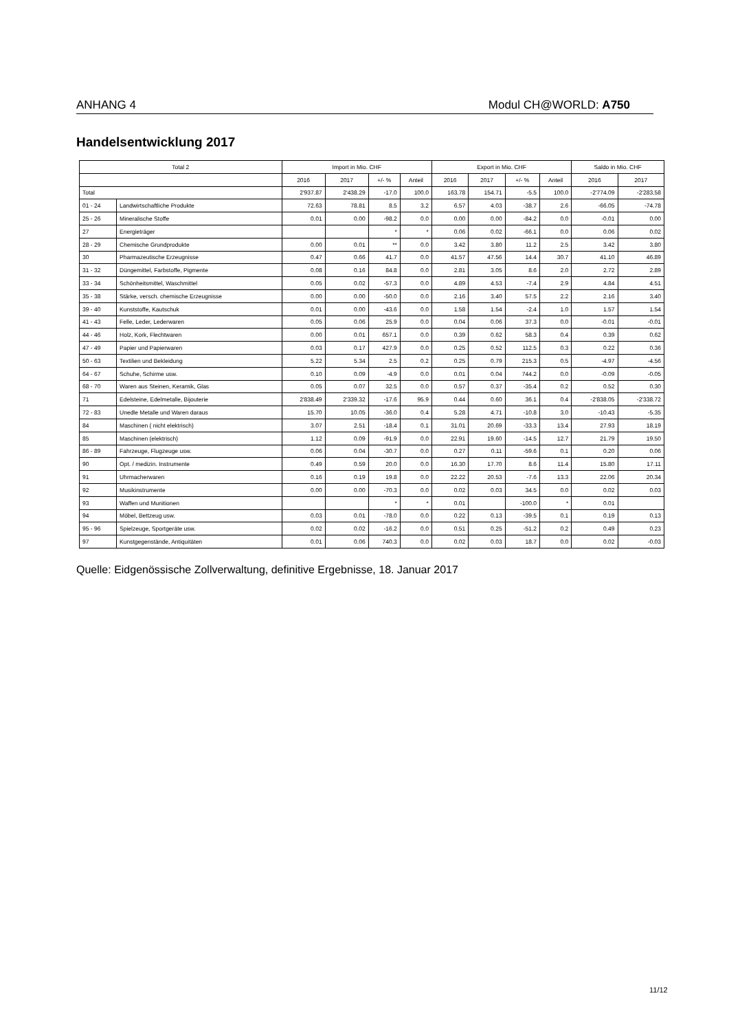ANHANG 4 Modul CH@WORLD: A750
Handelsentwicklung 2017
| Total 2 | | Import in Mio. CHF | | | | Export in Mio. CHF | | | | Saldo in Mio. CHF | |
| --- | --- | --- | --- | --- | --- | --- | --- | --- | --- | --- | --- |
| | | 2016 | 2017 | +/- % | Anteil | 2016 | 2017 | +/- % | Anteil | 2016 | 2017 |
| Total | | 2'937.87 | 2'438.29 | -17.0 | 100.0 | 163.78 | 154.71 | -5.5 | 100.0 | -2'774.09 | -2'283.58 |
| 01 - 24 | Landwirtschaftliche Produkte | 72.63 | 78.81 | 8.5 | 3.2 | 6.57 | 4.03 | -38.7 | 2.6 | -66.05 | -74.78 |
| 25 - 26 | Mineralische Stoffe | 0.01 | 0.00 | -98.2 | 0.0 | 0.00 | 0.00 | -84.2 | 0.0 | -0.01 | 0.00 |
| 27 | Energieträger | | | * | * | 0.06 | 0.02 | -66.1 | 0.0 | 0.06 | 0.02 |
| 28 - 29 | Chemische Grundprodukte | 0.00 | 0.01 | ** | 0.0 | 3.42 | 3.80 | 11.2 | 2.5 | 3.42 | 3.80 |
| 30 | Pharmazeutische Erzeugnisse | 0.47 | 0.66 | 41.7 | 0.0 | 41.57 | 47.56 | 14.4 | 30.7 | 41.10 | 46.89 |
| 31 - 32 | Düngemittel, Farbstoffe, Pigmente | 0.08 | 0.16 | 84.8 | 0.0 | 2.81 | 3.05 | 8.6 | 2.0 | 2.72 | 2.89 |
| 33 - 34 | Schönheitsmittel, Waschmittel | 0.05 | 0.02 | -57.3 | 0.0 | 4.89 | 4.53 | -7.4 | 2.9 | 4.84 | 4.51 |
| 35 - 38 | Stärke, versch. chemische Erzeugnisse | 0.00 | 0.00 | -50.0 | 0.0 | 2.16 | 3.40 | 57.5 | 2.2 | 2.16 | 3.40 |
| 39 - 40 | Kunststoffe, Kautschuk | 0.01 | 0.00 | -43.6 | 0.0 | 1.58 | 1.54 | -2.4 | 1.0 | 1.57 | 1.54 |
| 41 - 43 | Felle, Leder, Lederwaren | 0.05 | 0.06 | 25.9 | 0.0 | 0.04 | 0.06 | 37.3 | 0.0 | -0.01 | -0.01 |
| 44 - 46 | Holz, Kork, Flechtwaren | 0.00 | 0.01 | 657.1 | 0.0 | 0.39 | 0.62 | 58.3 | 0.4 | 0.39 | 0.62 |
| 47 - 49 | Papier und Papierwaren | 0.03 | 0.17 | 427.9 | 0.0 | 0.25 | 0.52 | 112.5 | 0.3 | 0.22 | 0.36 |
| 50 - 63 | Textilien und Bekleidung | 5.22 | 5.34 | 2.5 | 0.2 | 0.25 | 0.79 | 215.3 | 0.5 | -4.97 | -4.56 |
| 64 - 67 | Schuhe, Schirme usw. | 0.10 | 0.09 | -4.9 | 0.0 | 0.01 | 0.04 | 744.2 | 0.0 | -0.09 | -0.05 |
| 68 - 70 | Waren aus Steinen, Keramik, Glas | 0.05 | 0.07 | 32.5 | 0.0 | 0.57 | 0.37 | -35.4 | 0.2 | 0.52 | 0.30 |
| 71 | Edelsteine, Edelmetalle, Bijouterie | 2'838.49 | 2'339.32 | -17.6 | 95.9 | 0.44 | 0.60 | 36.1 | 0.4 | -2'838.05 | -2'338.72 |
| 72 - 83 | Unedle Metalle und Waren daraus | 15.70 | 10.05 | -36.0 | 0.4 | 5.28 | 4.71 | -10.8 | 3.0 | -10.43 | -5.35 |
| 84 | Maschinen ( nicht elektrisch) | 3.07 | 2.51 | -18.4 | 0.1 | 31.01 | 20.69 | -33.3 | 13.4 | 27.93 | 18.19 |
| 85 | Maschinen (elektrisch) | 1.12 | 0.09 | -91.9 | 0.0 | 22.91 | 19.60 | -14.5 | 12.7 | 21.79 | 19.50 |
| 86 - 89 | Fahrzeuge, Flugzeuge usw. | 0.06 | 0.04 | -30.7 | 0.0 | 0.27 | 0.11 | -59.6 | 0.1 | 0.20 | 0.06 |
| 90 | Opt. / medizin. Instrumente | 0.49 | 0.59 | 20.0 | 0.0 | 16.30 | 17.70 | 8.6 | 11.4 | 15.80 | 17.11 |
| 91 | Uhrmacherwaren | 0.16 | 0.19 | 19.8 | 0.0 | 22.22 | 20.53 | -7.6 | 13.3 | 22.06 | 20.34 |
| 92 | Musikinstrumente | 0.00 | 0.00 | -70.3 | 0.0 | 0.02 | 0.03 | 34.5 | 0.0 | 0.02 | 0.03 |
| 93 | Waffen und Munitionen | | | * | * | 0.01 | | -100.0 | * | 0.01 | |
| 94 | Möbel, Bettzeug usw. | 0.03 | 0.01 | -78.0 | 0.0 | 0.22 | 0.13 | -39.5 | 0.1 | 0.19 | 0.13 |
| 95 - 96 | Spielzeuge, Sportgeräte usw. | 0.02 | 0.02 | -16.2 | 0.0 | 0.51 | 0.25 | -51.2 | 0.2 | 0.49 | 0.23 |
| 97 | Kunstgegenstände, Antiquitäten | 0.01 | 0.06 | 740.3 | 0.0 | 0.02 | 0.03 | 18.7 | 0.0 | 0.02 | -0.03 |
Quelle: Eidgenössische Zollverwaltung, definitive Ergebnisse, 18. Januar 2017
11/12